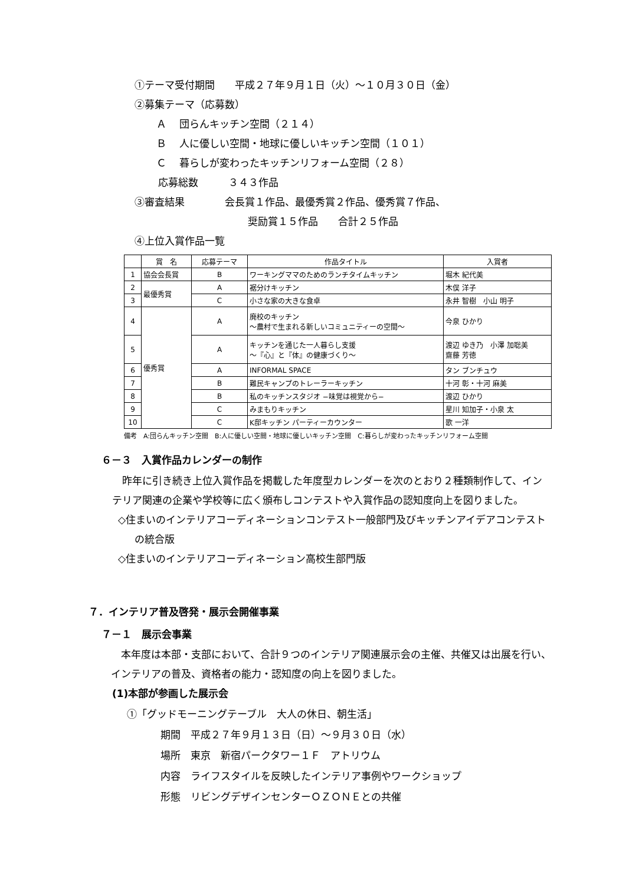①テーマ受付期間　　平成２７年９月１日（火）～１０月３０日（金）
②募集テーマ（応募数）
Ａ　 団らんキッチン空間（２１４）
Ｂ　 人に優しい空間・地球に優しいキッチン空間（１０１）
Ｃ　 暮らしが変わったキッチンリフォーム空間（２８）
応募総数　　　３４３作品
③審査結果　　　　会長賞１作品、最優秀賞２作品、優秀賞７作品、
奨励賞１５作品　　合計２５作品
④上位入賞作品一覧
| | 賞 名 | 応募テーマ | 作品タイトル | 入賞者 |
| 1 | 協会会長賞 | B | ワーキングママのためのランチタイムキッチン | 堀木 紀代美 |
| 2 | 最優秀賞 | A | 裾分けキッチン | 木俣 洋子 |
| 3 | | C | 小さな家の大きな食卓 | 永井 智樹 小山 明子 |
| 4 | 優秀賞 | A | 廃校のキッチン ～農村で生まれる新しいコミュニティーの空間～ | 今泉 ひかり |
| 5 | | A | キッチンを通じた一人暮らし支援 ～『心』と『体』の健康づくり～ | 渡辺 ゆき乃 小澤 加聡美 齋藤 芳徳 |
| 6 | | A | INFORMAL SPACE | タン ブンチュウ |
| 7 | | B | 難民キャンプのトレーラーキッチン | 十河 彰・十河 麻美 |
| 8 | | B | 私のキッチンスタジオ −味覚は視覚から− | 渡辺 ひかり |
| 9 | | C | みまもりキッチン | 星川 知加子・小泉 太 |
| 10 | | C | K邸キッチン パーティーカウンター | 歌 一洋 |
備考　A:団らんキッチン空間　B:人に優しい空間・地球に優しいキッチン空間　C:暮らしが変わったキッチンリフォーム空間
６－３　入賞作品カレンダーの制作
　昨年に引き続き上位入賞作品を掲載した年度型カレンダーを次のとおり２種類制作して、インテリア関連の企業や学校等に広く頒布しコンテストや入賞作品の認知度向上を図りました。
◇住まいのインテリアコーディネーションコンテスト一般部門及びキッチンアイデアコンテストの統合版
◇住まいのインテリアコーディネーション高校生部門版
７．インテリア普及啓発・展示会開催事業
７－１　展示会事業
　本年度は本部・支部において、合計９つのインテリア関連展示会の主催、共催又は出展を行い、インテリアの普及、資格者の能力・認知度の向上を図りました。
(1)本部が参画した展示会
①「グッドモーニングテーブル　大人の休日、朝生活」
期間　平成２７年９月１３日（日）～９月３０日（水）
場所　東京　新宿パークタワー１Ｆ　アトリウム
内容　ライフスタイルを反映したインテリア事例やワークショップ
形態　リビングデザインセンターＯＺＯＮＥとの共催